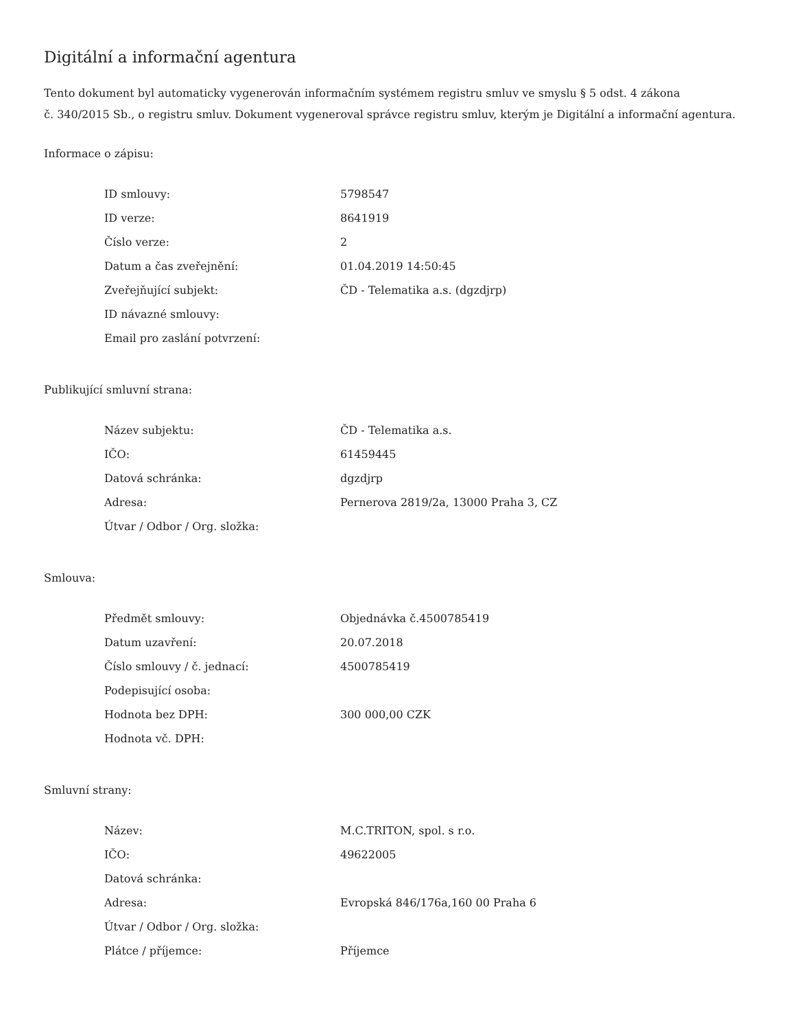Digitální a informační agentura
Tento dokument byl automaticky vygenerován informačním systémem registru smluv ve smyslu § 5 odst. 4 zákona
č. 340/2015 Sb., o registru smluv. Dokument vygeneroval správce registru smluv, kterým je Digitální a informační agentura.
Informace o zápisu:
| ID smlouvy: | 5798547 |
| ID verze: | 8641919 |
| Číslo verze: | 2 |
| Datum a čas zveřejnění: | 01.04.2019 14:50:45 |
| Zveřejňující subjekt: | ČD - Telematika a.s. (dgzdjrp) |
| ID návazné smlouvy: | |
| Email pro zaslání potvrzení: | |
Publikující smluvní strana:
| Název subjektu: | ČD - Telematika a.s. |
| IČO: | 61459445 |
| Datová schránka: | dgzdjrp |
| Adresa: | Pernerova 2819/2a, 13000 Praha 3, CZ |
| Útvar / Odbor / Org. složka: | |
Smlouva:
| Předmět smlouvy: | Objednávka č.4500785419 |
| Datum uzavření: | 20.07.2018 |
| Číslo smlouvy / č. jednací: | 4500785419 |
| Podepisující osoba: | |
| Hodnota bez DPH: | 300 000,00 CZK |
| Hodnota vč. DPH: | |
Smluvní strany:
| Název: | M.C.TRITON, spol. s r.o. |
| IČO: | 49622005 |
| Datová schránka: | |
| Adresa: | Evropská 846/176a,160 00 Praha 6 |
| Útvar / Odbor / Org. složka: | |
| Plátce / příjemce: | Příjemce |